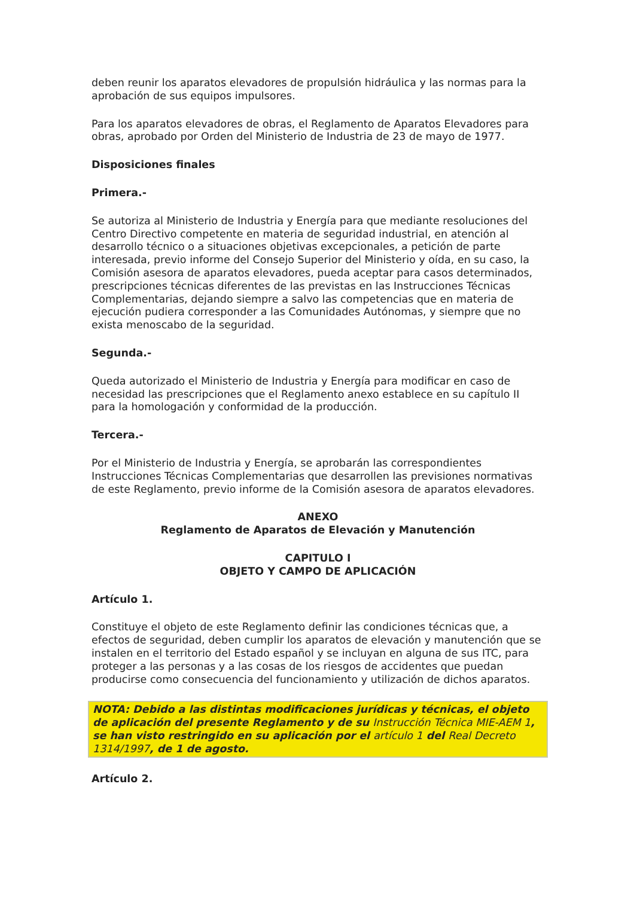deben reunir los aparatos elevadores de propulsión hidráulica y las normas para la aprobación de sus equipos impulsores.
Para los aparatos elevadores de obras, el Reglamento de Aparatos Elevadores para obras, aprobado por Orden del Ministerio de Industria de 23 de mayo de 1977.
Disposiciones finales
Primera.-
Se autoriza al Ministerio de Industria y Energía para que mediante resoluciones del Centro Directivo competente en materia de seguridad industrial, en atención al desarrollo técnico o a situaciones objetivas excepcionales, a petición de parte interesada, previo informe del Consejo Superior del Ministerio y oída, en su caso, la Comisión asesora de aparatos elevadores, pueda aceptar para casos determinados, prescripciones técnicas diferentes de las previstas en las Instrucciones Técnicas Complementarias, dejando siempre a salvo las competencias que en materia de ejecución pudiera corresponder a las Comunidades Autónomas, y siempre que no exista menoscabo de la seguridad.
Segunda.-
Queda autorizado el Ministerio de Industria y Energía para modificar en caso de necesidad las prescripciones que el Reglamento anexo establece en su capítulo II para la homologación y conformidad de la producción.
Tercera.-
Por el Ministerio de Industria y Energía, se aprobarán las correspondientes Instrucciones Técnicas Complementarias que desarrollen las previsiones normativas de este Reglamento, previo informe de la Comisión asesora de aparatos elevadores.
ANEXO
Reglamento de Aparatos de Elevación y Manutención
CAPITULO I
OBJETO Y CAMPO DE APLICACIÓN
Artículo 1.
Constituye el objeto de este Reglamento definir las condiciones técnicas que, a efectos de seguridad, deben cumplir los aparatos de elevación y manutención que se instalen en el territorio del Estado español y se incluyan en alguna de sus ITC, para proteger a las personas y a las cosas de los riesgos de accidentes que puedan producirse como consecuencia del funcionamiento y utilización de dichos aparatos.
NOTA: Debido a las distintas modificaciones jurídicas y técnicas, el objeto de aplicación del presente Reglamento y de su Instrucción Técnica MIE-AEM 1, se han visto restringido en su aplicación por el artículo 1 del Real Decreto 1314/1997, de 1 de agosto.
Artículo 2.